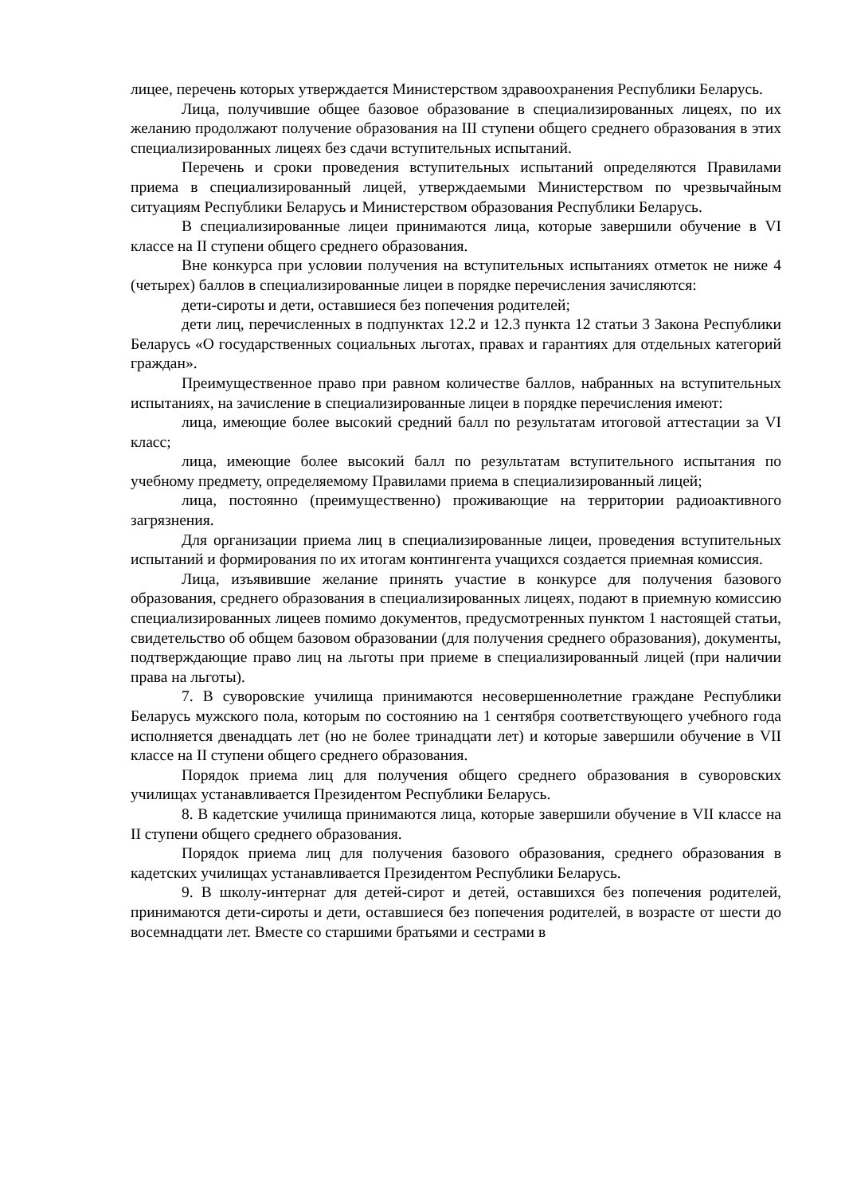лицее, перечень которых утверждается Министерством здравоохранения Республики Беларусь.
Лица, получившие общее базовое образование в специализированных лицеях, по их желанию продолжают получение образования на III ступени общего среднего образования в этих специализированных лицеях без сдачи вступительных испытаний.
Перечень и сроки проведения вступительных испытаний определяются Правилами приема в специализированный лицей, утверждаемыми Министерством по чрезвычайным ситуациям Республики Беларусь и Министерством образования Республики Беларусь.
В специализированные лицеи принимаются лица, которые завершили обучение в VI классе на II ступени общего среднего образования.
Вне конкурса при условии получения на вступительных испытаниях отметок не ниже 4 (четырех) баллов в специализированные лицеи в порядке перечисления зачисляются:
дети-сироты и дети, оставшиеся без попечения родителей;
дети лиц, перечисленных в подпунктах 12.2 и 12.3 пункта 12 статьи 3 Закона Республики Беларусь «О государственных социальных льготах, правах и гарантиях для отдельных категорий граждан».
Преимущественное право при равном количестве баллов, набранных на вступительных испытаниях, на зачисление в специализированные лицеи в порядке перечисления имеют:
лица, имеющие более высокий средний балл по результатам итоговой аттестации за VI класс;
лица, имеющие более высокий балл по результатам вступительного испытания по учебному предмету, определяемому Правилами приема в специализированный лицей;
лица, постоянно (преимущественно) проживающие на территории радиоактивного загрязнения.
Для организации приема лиц в специализированные лицеи, проведения вступительных испытаний и формирования по их итогам контингента учащихся создается приемная комиссия.
Лица, изъявившие желание принять участие в конкурсе для получения базового образования, среднего образования в специализированных лицеях, подают в приемную комиссию специализированных лицеев помимо документов, предусмотренных пунктом 1 настоящей статьи, свидетельство об общем базовом образовании (для получения среднего образования), документы, подтверждающие право лиц на льготы при приеме в специализированный лицей (при наличии права на льготы).
7. В суворовские училища принимаются несовершеннолетние граждане Республики Беларусь мужского пола, которым по состоянию на 1 сентября соответствующего учебного года исполняется двенадцать лет (но не более тринадцати лет) и которые завершили обучение в VII классе на II ступени общего среднего образования.
Порядок приема лиц для получения общего среднего образования в суворовских училищах устанавливается Президентом Республики Беларусь.
8. В кадетские училища принимаются лица, которые завершили обучение в VII классе на II ступени общего среднего образования.
Порядок приема лиц для получения базового образования, среднего образования в кадетских училищах устанавливается Президентом Республики Беларусь.
9. В школу-интернат для детей-сирот и детей, оставшихся без попечения родителей, принимаются дети-сироты и дети, оставшиеся без попечения родителей, в возрасте от шести до восемнадцати лет. Вместе со старшими братьями и сестрами в